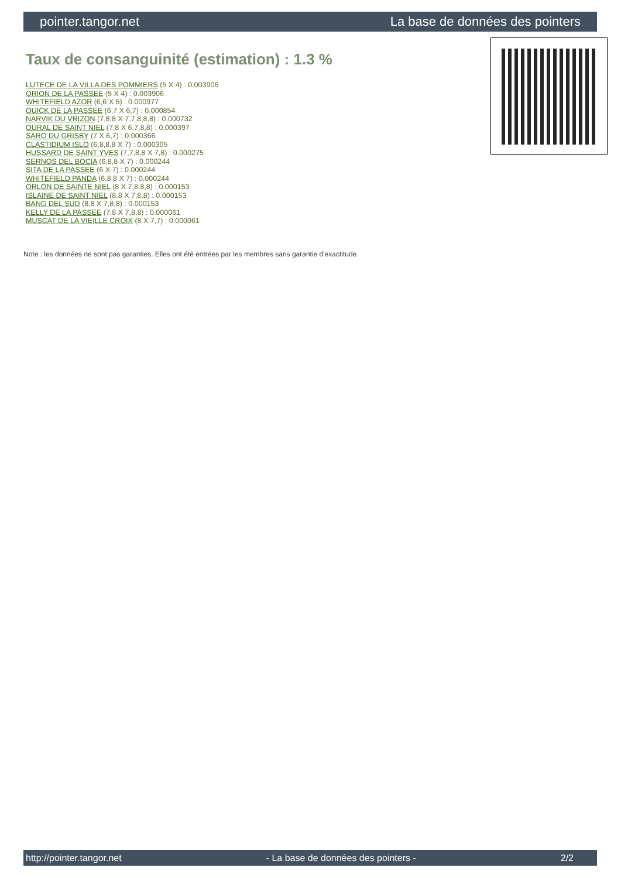pointer.tangor.net La base de données des pointers
Taux de consanguinité (estimation) : 1.3 %
LUTECE DE LA VILLA DES POMMIERS (5 X 4) : 0.003906
ORION DE LA PASSEE (5 X 4) : 0.003906
WHITEFIELD AZOR (6,6 X 5) : 0.000977
QUICK DE LA PASSEE (6,7 X 6,7) : 0.000854
NARVIK DU VRIZON (7,8,8 X 7,7,8,8,8) : 0.000732
OURAL DE SAINT NIEL (7,8 X 6,7,8,8) : 0.000397
SARO DU GRISBY (7 X 6,7) : 0.000366
CLASTIDIUM ISLO (6,8,8,8 X 7) : 0.000305
HUSSARD DE SAINT YVES (7,7,8,8 X 7,8) : 0.000275
SERNOS DEL BOCIA (6,8,8 X 7) : 0.000244
SITA DE LA PASSEE (6 X 7) : 0.000244
WHITEFIELD PANDA (6,8,8 X 7) : 0.000244
ORLON DE SAINTE NIEL (8 X 7,8,8,8) : 0.000153
ISLAINE DE SAINT NIEL (8,8 X 7,8,8) : 0.000153
BANG DEL SUD (8,8 X 7,8,8) : 0.000153
KELLY DE LA PASSEE (7,8 X 7,8,8) : 0.000061
MUSCAT DE LA VIEILLE CROIX (8 X 7,7) : 0.000061
Note : les données ne sont pas garanties. Elles ont été entrées par les membres sans garantie d'exactitude.
http://pointer.tangor.net - La base de données des pointers - 2/2